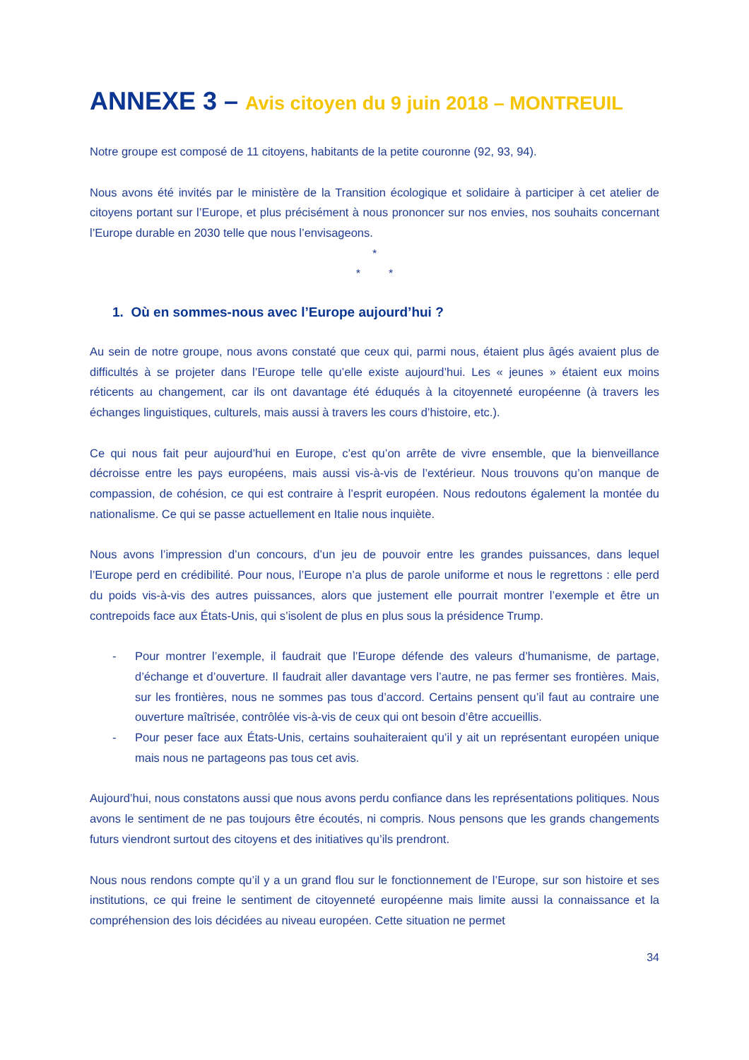ANNEXE 3 – Avis citoyen du 9 juin 2018 – MONTREUIL
Notre groupe est composé de 11 citoyens, habitants de la petite couronne (92, 93, 94).
Nous avons été invités par le ministère de la Transition écologique et solidaire à participer à cet atelier de citoyens portant sur l’Europe, et plus précisément à nous prononcer sur nos envies, nos souhaits concernant l’Europe durable en 2030 telle que nous l’envisageons.
*
* *
1. Où en sommes-nous avec l’Europe aujourd’hui ?
Au sein de notre groupe, nous avons constaté que ceux qui, parmi nous, étaient plus âgés avaient plus de difficultés à se projeter dans l’Europe telle qu’elle existe aujourd’hui. Les « jeunes » étaient eux moins réticents au changement, car ils ont davantage été éduqués à la citoyenneté européenne (à travers les échanges linguistiques, culturels, mais aussi à travers les cours d’histoire, etc.).
Ce qui nous fait peur aujourd’hui en Europe, c’est qu’on arrête de vivre ensemble, que la bienveillance décroisse entre les pays européens, mais aussi vis-à-vis de l’extérieur. Nous trouvons qu’on manque de compassion, de cohésion, ce qui est contraire à l’esprit européen. Nous redoutons également la montée du nationalisme. Ce qui se passe actuellement en Italie nous inquiète.
Nous avons l’impression d’un concours, d’un jeu de pouvoir entre les grandes puissances, dans lequel l’Europe perd en crédibilité. Pour nous, l’Europe n’a plus de parole uniforme et nous le regrettons : elle perd du poids vis-à-vis des autres puissances, alors que justement elle pourrait montrer l’exemple et être un contrepoids face aux États-Unis, qui s’isolent de plus en plus sous la présidence Trump.
- Pour montrer l’exemple, il faudrait que l’Europe défende des valeurs d’humanisme, de partage, d’échange et d’ouverture. Il faudrait aller davantage vers l’autre, ne pas fermer ses frontières. Mais, sur les frontières, nous ne sommes pas tous d’accord. Certains pensent qu’il faut au contraire une ouverture maîtrisée, contrôlée vis-à-vis de ceux qui ont besoin d’être accueillis.
- Pour peser face aux États-Unis, certains souhaiteraient qu’il y ait un représentant européen unique mais nous ne partageons pas tous cet avis.
Aujourd’hui, nous constatons aussi que nous avons perdu confiance dans les représentations politiques. Nous avons le sentiment de ne pas toujours être écoutés, ni compris. Nous pensons que les grands changements futurs viendront surtout des citoyens et des initiatives qu’ils prendront.
Nous nous rendons compte qu’il y a un grand flou sur le fonctionnement de l’Europe, sur son histoire et ses institutions, ce qui freine le sentiment de citoyenneté européenne mais limite aussi la connaissance et la compréhension des lois décidées au niveau européen. Cette situation ne permet
34